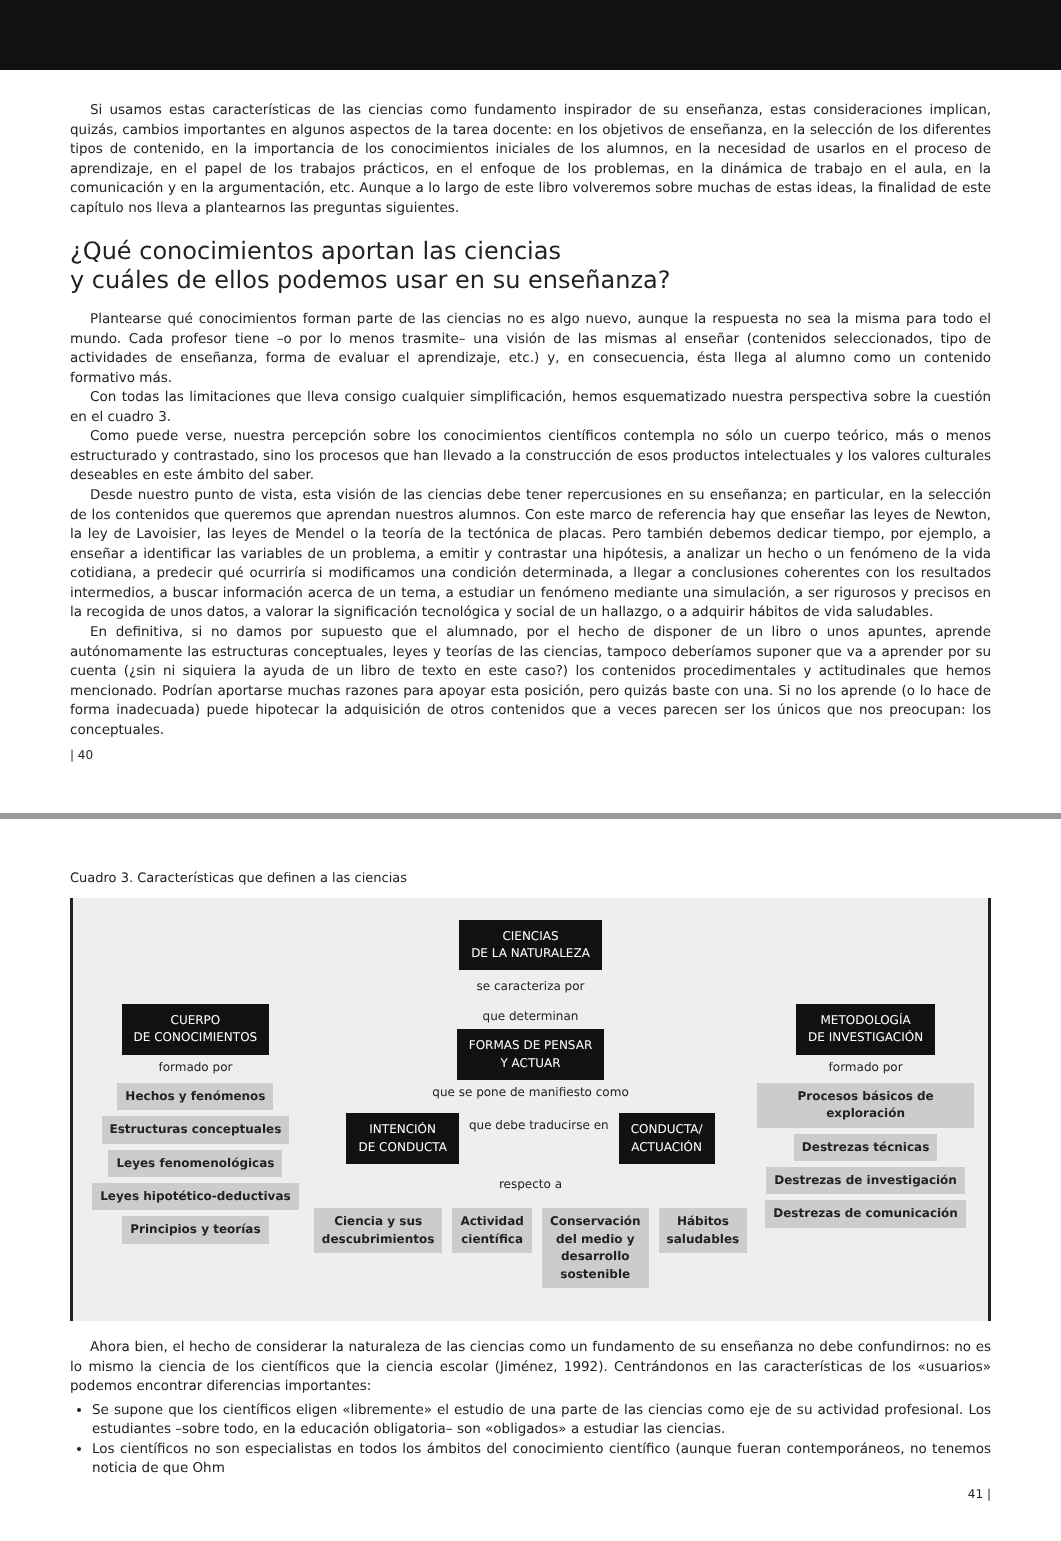Si usamos estas características de las ciencias como fundamento inspirador de su enseñanza, estas consideraciones implican, quizás, cambios importantes en algunos aspectos de la tarea docente: en los objetivos de enseñanza, en la selección de los diferentes tipos de contenido, en la importancia de los conocimientos iniciales de los alumnos, en la necesidad de usarlos en el proceso de aprendizaje, en el papel de los trabajos prácticos, en el enfoque de los problemas, en la dinámica de trabajo en el aula, en la comunicación y en la argumentación, etc. Aunque a lo largo de este libro volveremos sobre muchas de estas ideas, la finalidad de este capítulo nos lleva a plantearnos las preguntas siguientes.
¿Qué conocimientos aportan las ciencias
y cuáles de ellos podemos usar en su enseñanza?
Plantearse qué conocimientos forman parte de las ciencias no es algo nuevo, aunque la respuesta no sea la misma para todo el mundo. Cada profesor tiene –o por lo menos trasmite– una visión de las mismas al enseñar (contenidos seleccionados, tipo de actividades de enseñanza, forma de evaluar el aprendizaje, etc.) y, en consecuencia, ésta llega al alumno como un contenido formativo más.
Con todas las limitaciones que lleva consigo cualquier simplificación, hemos esquematizado nuestra perspectiva sobre la cuestión en el cuadro 3.
Como puede verse, nuestra percepción sobre los conocimientos científicos contempla no sólo un cuerpo teórico, más o menos estructurado y contrastado, sino los procesos que han llevado a la construcción de esos productos intelectuales y los valores culturales deseables en este ámbito del saber.
Desde nuestro punto de vista, esta visión de las ciencias debe tener repercusiones en su enseñanza; en particular, en la selección de los contenidos que queremos que aprendan nuestros alumnos. Con este marco de referencia hay que enseñar las leyes de Newton, la ley de Lavoisier, las leyes de Mendel o la teoría de la tectónica de placas. Pero también debemos dedicar tiempo, por ejemplo, a enseñar a identificar las variables de un problema, a emitir y contrastar una hipótesis, a analizar un hecho o un fenómeno de la vida cotidiana, a predecir qué ocurriría si modificamos una condición determinada, a llegar a conclusiones coherentes con los resultados intermedios, a buscar información acerca de un tema, a estudiar un fenómeno mediante una simulación, a ser rigurosos y precisos en la recogida de unos datos, a valorar la significación tecnológica y social de un hallazgo, o a adquirir hábitos de vida saludables.
En definitiva, si no damos por supuesto que el alumnado, por el hecho de disponer de un libro o unos apuntes, aprende autónomamente las estructuras conceptuales, leyes y teorías de las ciencias, tampoco deberíamos suponer que va a aprender por su cuenta (¿sin ni siquiera la ayuda de un libro de texto en este caso?) los contenidos procedimentales y actitudinales que hemos mencionado. Podrían aportarse muchas razones para apoyar esta posición, pero quizás baste con una. Si no los aprende (o lo hace de forma inadecuada) puede hipotecar la adquisición de otros contenidos que a veces parecen ser los únicos que nos preocupan: los conceptuales.
| 40
Cuadro 3. Características que definen a las ciencias
CIENCIAS
DE LA NATURALEZA
se caracteriza por
CUERPO
DE CONOCIMIENTOS
formado por
Hechos y fenómenos
Estructuras conceptuales
Leyes fenomenológicas
Leyes hipotético-deductivas
Principios y teorías
que determinan
FORMAS DE PENSAR
Y ACTUAR
que se pone de manifiesto como
INTENCIÓN
DE CONDUCTA
que debe traducirse en
CONDUCTA/
ACTUACIÓN
respecto a
Ciencia y sus descubrimientos Actividad científica Conservación del medio y desarrollo sostenible
Hábitos saludables
METODOLOGÍA
DE INVESTIGACIÓN
formado por
Procesos básicos de exploración
Destrezas técnicas
Destrezas de investigación
Destrezas de comunicación
Ahora bien, el hecho de considerar la naturaleza de las ciencias como un fundamento de su enseñanza no debe confundirnos: no es lo mismo la ciencia de los científicos que la ciencia escolar (Jiménez, 1992). Centrándonos en las características de los «usuarios» podemos encontrar diferencias importantes:
Se supone que los científicos eligen «libremente» el estudio de una parte de las ciencias como eje de su actividad profesional. Los estudiantes –sobre todo, en la educación obligatoria– son «obligados» a estudiar las ciencias.
Los científicos no son especialistas en todos los ámbitos del conocimiento científico (aunque fueran contemporáneos, no tenemos noticia de que Ohm
41 |